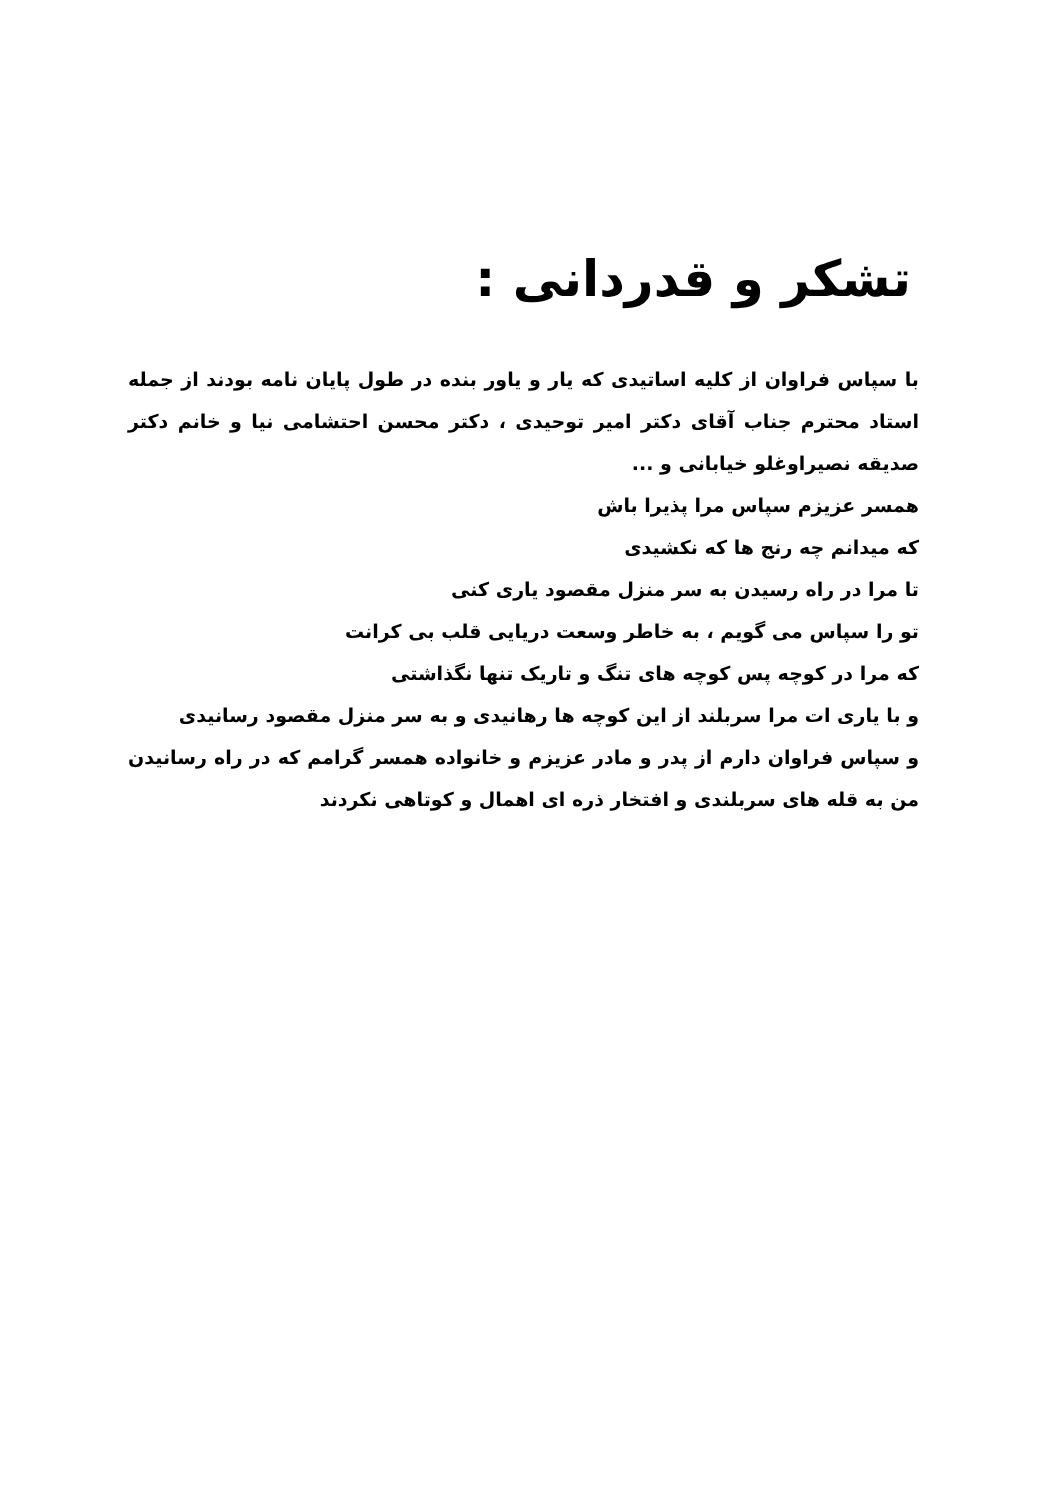تشکر و قدردانی :
با سپاس فراوان از کلیه اساتیدی که یار و یاور بنده در طول پایان نامه بودند از جمله استاد محترم جناب آقای دکتر امیر توحیدی ، دکتر محسن احتشامی نیا و خانم دکتر صدیقه نصیراوغلو خیابانی و ...
همسر عزیزم سپاس مرا پذیرا باش
که میدانم چه رنج ها که نکشیدی
تا مرا در راه رسیدن به سر منزل مقصود یاری کنی
تو را سپاس می گویم ، به خاطر وسعت دریایی قلب بی کرانت
که مرا در کوچه پس کوچه های تنگ و تاریک تنها نگذاشتی
و با یاری ات مرا سربلند از این کوچه ها رهانیدی و به سر منزل مقصود رسانیدی
و سپاس فراوان دارم از پدر و مادر عزیزم و خانواده همسر گرامم که در راه رسانیدن من به قله های سربلندی و افتخار ذره ای اهمال و کوتاهی نکردند